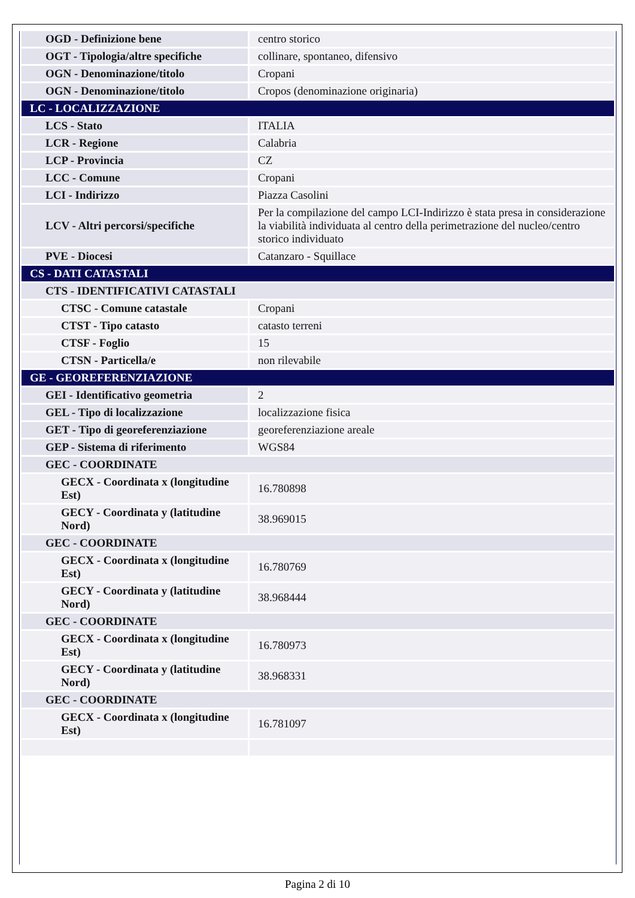| OGD - Definizione bene | centro storico |
| OGT - Tipologia/altre specifiche | collinare, spontaneo, difensivo |
| OGN - Denominazione/titolo | Cropani |
| OGN - Denominazione/titolo | Cropos (denominazione originaria) |
| LC - LOCALIZZAZIONE | |
| LCS - Stato | ITALIA |
| LCR - Regione | Calabria |
| LCP - Provincia | CZ |
| LCC - Comune | Cropani |
| LCI - Indirizzo | Piazza Casolini |
| LCV - Altri percorsi/specifiche | Per la compilazione del campo LCI-Indirizzo è stata presa in considerazione la viabilità individuata al centro della perimetrazione del nucleo/centro storico individuato |
| PVE - Diocesi | Catanzaro - Squillace |
| CS - DATI CATASTALI | |
| CTS - IDENTIFICATIVI CATASTALI | |
| CTSC - Comune catastale | Cropani |
| CTST - Tipo catasto | catasto terreni |
| CTSF - Foglio | 15 |
| CTSN - Particella/e | non rilevabile |
| GE - GEOREFERENZIAZIONE | |
| GEI - Identificativo geometria | 2 |
| GEL - Tipo di localizzazione | localizzazione fisica |
| GET - Tipo di georeferenziazione | georeferenziazione areale |
| GEP - Sistema di riferimento | WGS84 |
| GEC - COORDINATE | |
| GECX - Coordinata x (longitudine Est) | 16.780898 |
| GECY - Coordinata y (latitudine Nord) | 38.969015 |
| GEC - COORDINATE | |
| GECX - Coordinata x (longitudine Est) | 16.780769 |
| GECY - Coordinata y (latitudine Nord) | 38.968444 |
| GEC - COORDINATE | |
| GECX - Coordinata x (longitudine Est) | 16.780973 |
| GECY - Coordinata y (latitudine Nord) | 38.968331 |
| GEC - COORDINATE | |
| GECX - Coordinata x (longitudine Est) | 16.781097 |
Pagina 2 di 10